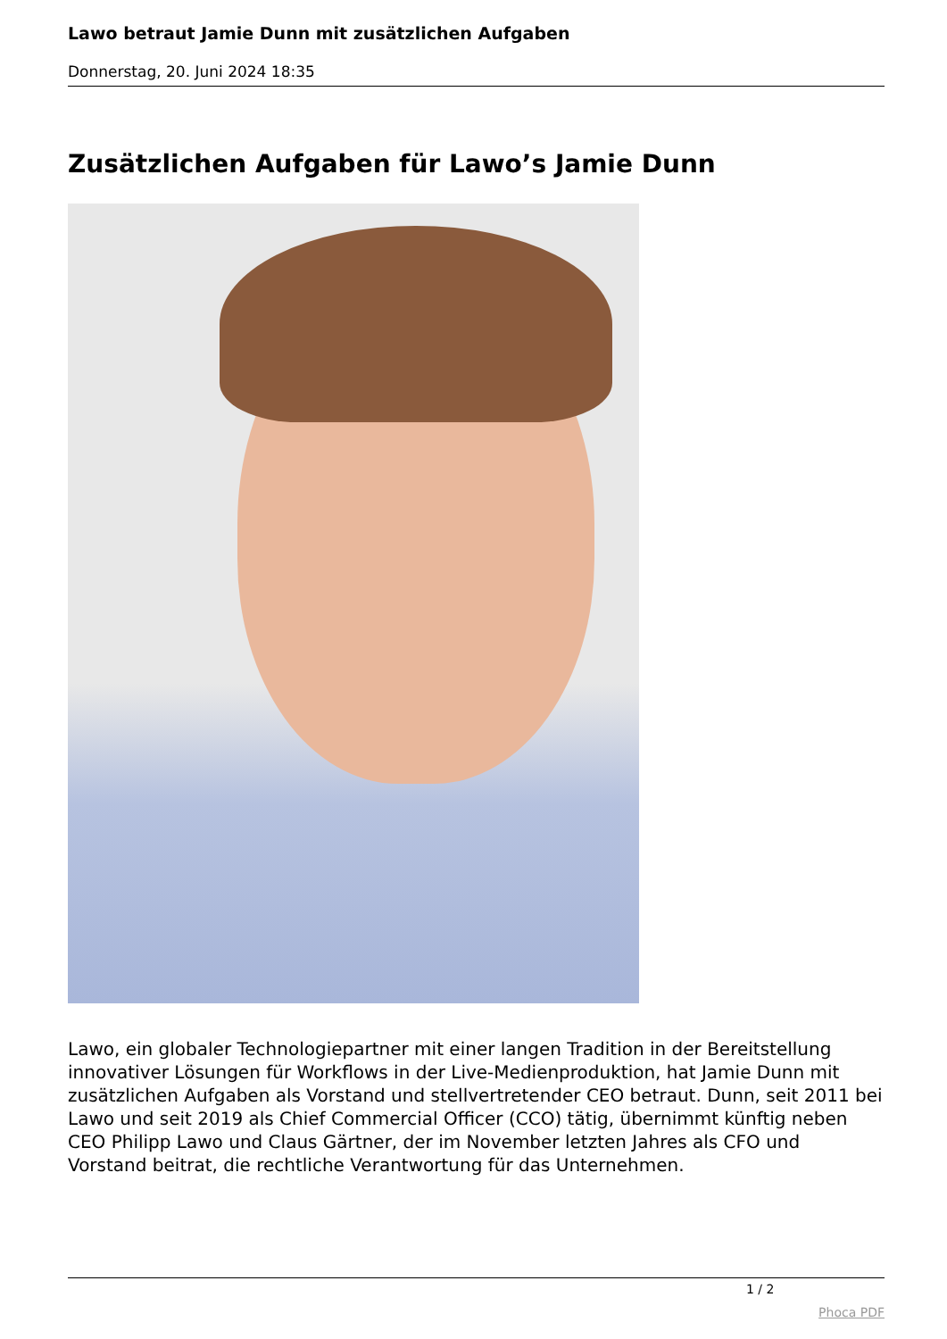Lawo betraut Jamie Dunn mit zusätzlichen Aufgaben
Donnerstag, 20. Juni 2024 18:35
Zusätzlichen Aufgaben für Lawo’s Jamie Dunn
Lawo, ein globaler Technologiepartner mit einer langen Tradition in der Bereitstellung innovativer Lösungen für Workflows in der Live-Medienproduktion, hat Jamie Dunn mit zusätzlichen Aufgaben als Vorstand und stellvertretender CEO betraut. Dunn, seit 2011 bei Lawo und seit 2019 als Chief Commercial Officer (CCO) tätig, übernimmt künftig neben CEO Philipp Lawo und Claus Gärtner, der im November letzten Jahres als CFO und Vorstand beitrat, die rechtliche Verantwortung für das Unternehmen.
1 / 2
Phoca PDF